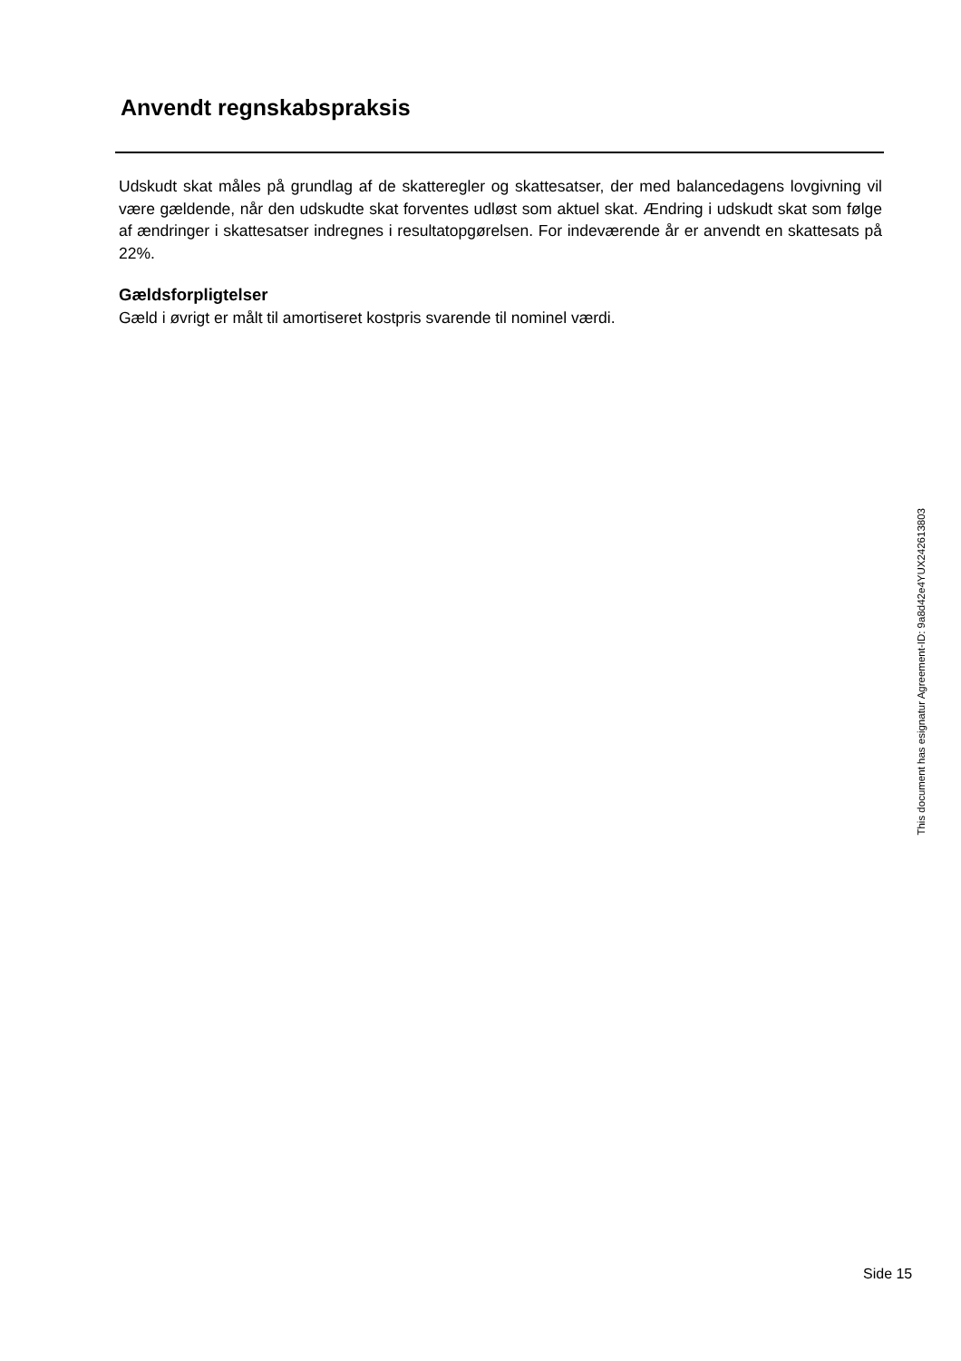Anvendt regnskabspraksis
Udskudt skat måles på grundlag af de skatteregler og skattesatser, der med balancedagens lovgivning vil være gældende, når den udskudte skat forventes udløst som aktuel skat. Ændring i udskudt skat som følge af ændringer i skattesatser indregnes i resultatopgørelsen. For indeværende år er anvendt en skattesats på 22%.
Gældsforpligtelser
Gæld i øvrigt er målt til amortiseret kostpris svarende til nominel værdi.
This document has esignatur Agreement-ID: 9a8d42e4YUX242613803
Side 15